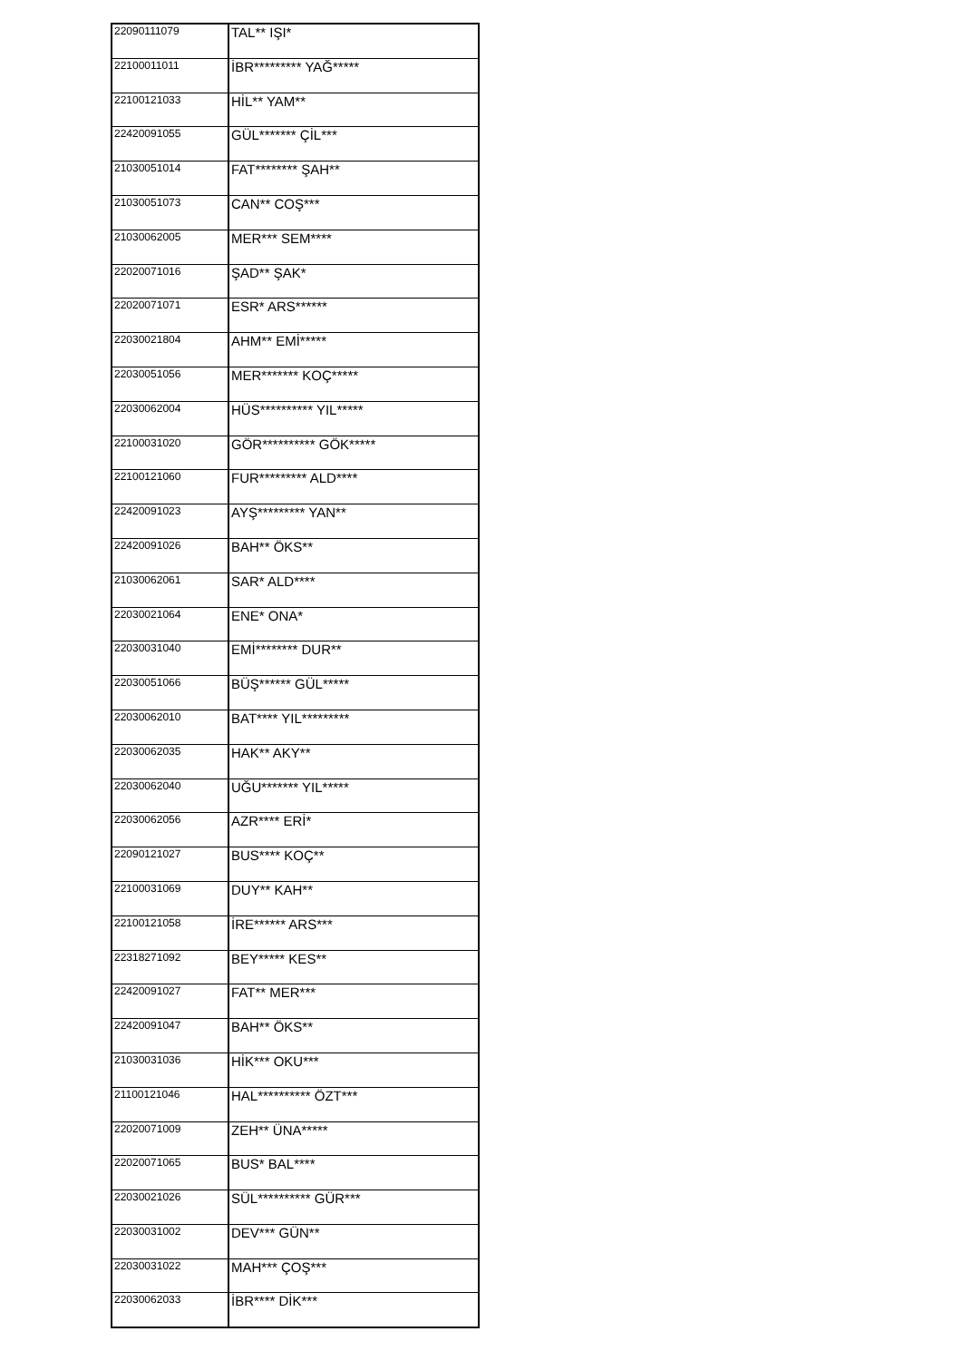| 22090111079 | TAL** IŞI* |
| 22100011011 | İBR********* YAĞ***** |
| 22100121033 | HİL** YAM** |
| 22420091055 | GÜL******* ÇİL*** |
| 21030051014 | FAT******** ŞAH** |
| 21030051073 | CAN** COŞ*** |
| 21030062005 | MER*** SEM**** |
| 22020071016 | ŞAD** ŞAK* |
| 22020071071 | ESR* ARS****** |
| 22030021804 | AHM** EMİ***** |
| 22030051056 | MER******* KOÇ***** |
| 22030062004 | HÜS********** YIL***** |
| 22100031020 | GÖR********** GÖK***** |
| 22100121060 | FUR********* ALD**** |
| 22420091023 | AYŞ********* YAN** |
| 22420091026 | BAH** ÖKS** |
| 21030062061 | SAR* ALD**** |
| 22030021064 | ENE* ONA* |
| 22030031040 | EMİ******** DUR** |
| 22030051066 | BÜŞ****** GÜL***** |
| 22030062010 | BAT**** YIL********* |
| 22030062035 | HAK** AKY** |
| 22030062040 | UĞU******* YIL***** |
| 22030062056 | AZR**** ERİ* |
| 22090121027 | BUS**** KOÇ** |
| 22100031069 | DUY** KAH** |
| 22100121058 | İRE****** ARS*** |
| 22318271092 | BEY***** KES** |
| 22420091027 | FAT** MER*** |
| 22420091047 | BAH** ÖKS** |
| 21030031036 | HİK*** OKU*** |
| 21100121046 | HAL********** ÖZT*** |
| 22020071009 | ZEH** ÜNA***** |
| 22020071065 | BUS* BAL**** |
| 22030021026 | SÜL********** GÜR*** |
| 22030031002 | DEV*** GÜN** |
| 22030031022 | MAH*** ÇOŞ*** |
| 22030062033 | İBR**** DİK*** |